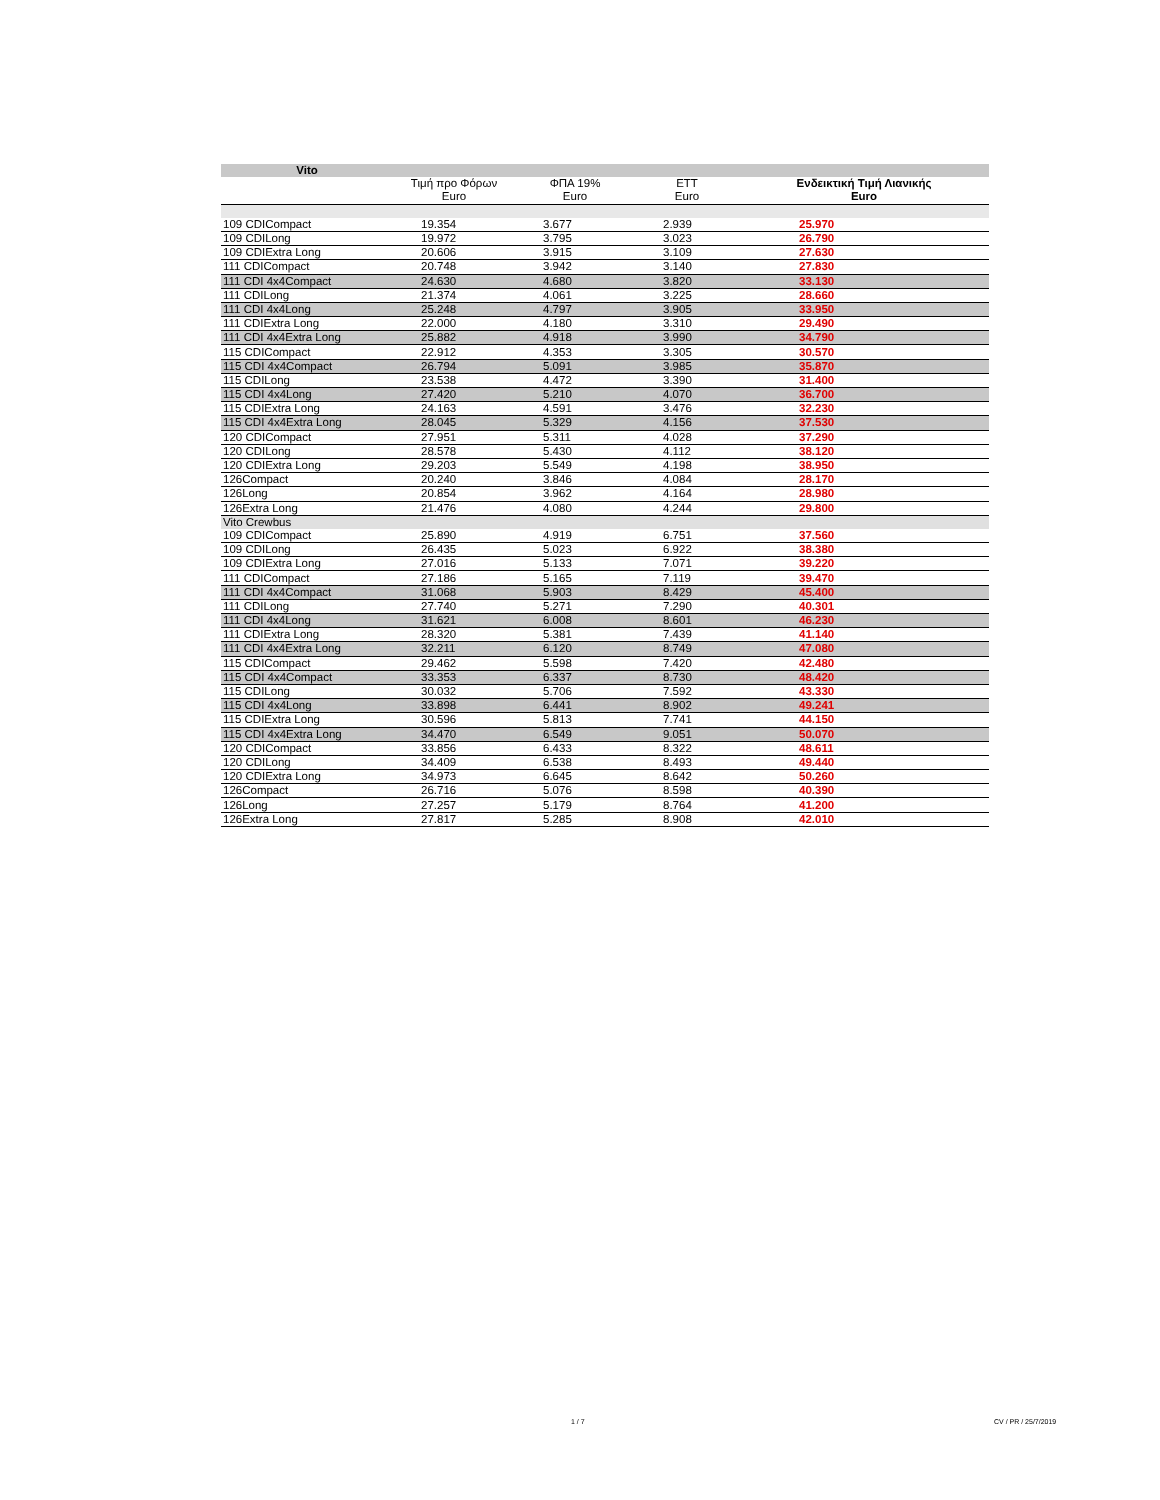| Vito | | | | |
| | Τιμή προ Φόρων | ΦΠΑ 19% | ΕΤΤ | Ενδεικτική Τιμή Λιανικής |
| | Euro | Euro | Euro | Euro |
| 109 CDICompact | 19.354 | 3.677 | 2.939 | 25.970 |
| 109 CDILong | 19.972 | 3.795 | 3.023 | 26.790 |
| 109 CDIExtra Long | 20.606 | 3.915 | 3.109 | 27.630 |
| 111 CDICompact | 20.748 | 3.942 | 3.140 | 27.830 |
| 111 CDI 4x4Compact | 24.630 | 4.680 | 3.820 | 33.130 |
| 111 CDILong | 21.374 | 4.061 | 3.225 | 28.660 |
| 111 CDI 4x4Long | 25.248 | 4.797 | 3.905 | 33.950 |
| 111 CDIExtra Long | 22.000 | 4.180 | 3.310 | 29.490 |
| 111 CDI 4x4Extra Long | 25.882 | 4.918 | 3.990 | 34.790 |
| 115 CDICompact | 22.912 | 4.353 | 3.305 | 30.570 |
| 115 CDI 4x4Compact | 26.794 | 5.091 | 3.985 | 35.870 |
| 115 CDILong | 23.538 | 4.472 | 3.390 | 31.400 |
| 115 CDI 4x4Long | 27.420 | 5.210 | 4.070 | 36.700 |
| 115 CDIExtra Long | 24.163 | 4.591 | 3.476 | 32.230 |
| 115 CDI 4x4Extra Long | 28.045 | 5.329 | 4.156 | 37.530 |
| 120 CDICompact | 27.951 | 5.311 | 4.028 | 37.290 |
| 120 CDILong | 28.578 | 5.430 | 4.112 | 38.120 |
| 120 CDIExtra Long | 29.203 | 5.549 | 4.198 | 38.950 |
| 126Compact | 20.240 | 3.846 | 4.084 | 28.170 |
| 126Long | 20.854 | 3.962 | 4.164 | 28.980 |
| 126Extra Long | 21.476 | 4.080 | 4.244 | 29.800 |
| Vito Crewbus | | | | |
| 109 CDICompact | 25.890 | 4.919 | 6.751 | 37.560 |
| 109 CDILong | 26.435 | 5.023 | 6.922 | 38.380 |
| 109 CDIExtra Long | 27.016 | 5.133 | 7.071 | 39.220 |
| 111 CDICompact | 27.186 | 5.165 | 7.119 | 39.470 |
| 111 CDI 4x4Compact | 31.068 | 5.903 | 8.429 | 45.400 |
| 111 CDILong | 27.740 | 5.271 | 7.290 | 40.301 |
| 111 CDI 4x4Long | 31.621 | 6.008 | 8.601 | 46.230 |
| 111 CDIExtra Long | 28.320 | 5.381 | 7.439 | 41.140 |
| 111 CDI 4x4Extra Long | 32.211 | 6.120 | 8.749 | 47.080 |
| 115 CDICompact | 29.462 | 5.598 | 7.420 | 42.480 |
| 115 CDI 4x4Compact | 33.353 | 6.337 | 8.730 | 48.420 |
| 115 CDILong | 30.032 | 5.706 | 7.592 | 43.330 |
| 115 CDI 4x4Long | 33.898 | 6.441 | 8.902 | 49.241 |
| 115 CDIExtra Long | 30.596 | 5.813 | 7.741 | 44.150 |
| 115 CDI 4x4Extra Long | 34.470 | 6.549 | 9.051 | 50.070 |
| 120 CDICompact | 33.856 | 6.433 | 8.322 | 48.611 |
| 120 CDILong | 34.409 | 6.538 | 8.493 | 49.440 |
| 120 CDIExtra Long | 34.973 | 6.645 | 8.642 | 50.260 |
| 126Compact | 26.716 | 5.076 | 8.598 | 40.390 |
| 126Long | 27.257 | 5.179 | 8.764 | 41.200 |
| 126Extra Long | 27.817 | 5.285 | 8.908 | 42.010 |
1 / 7 CV / PR / 25/7/2019